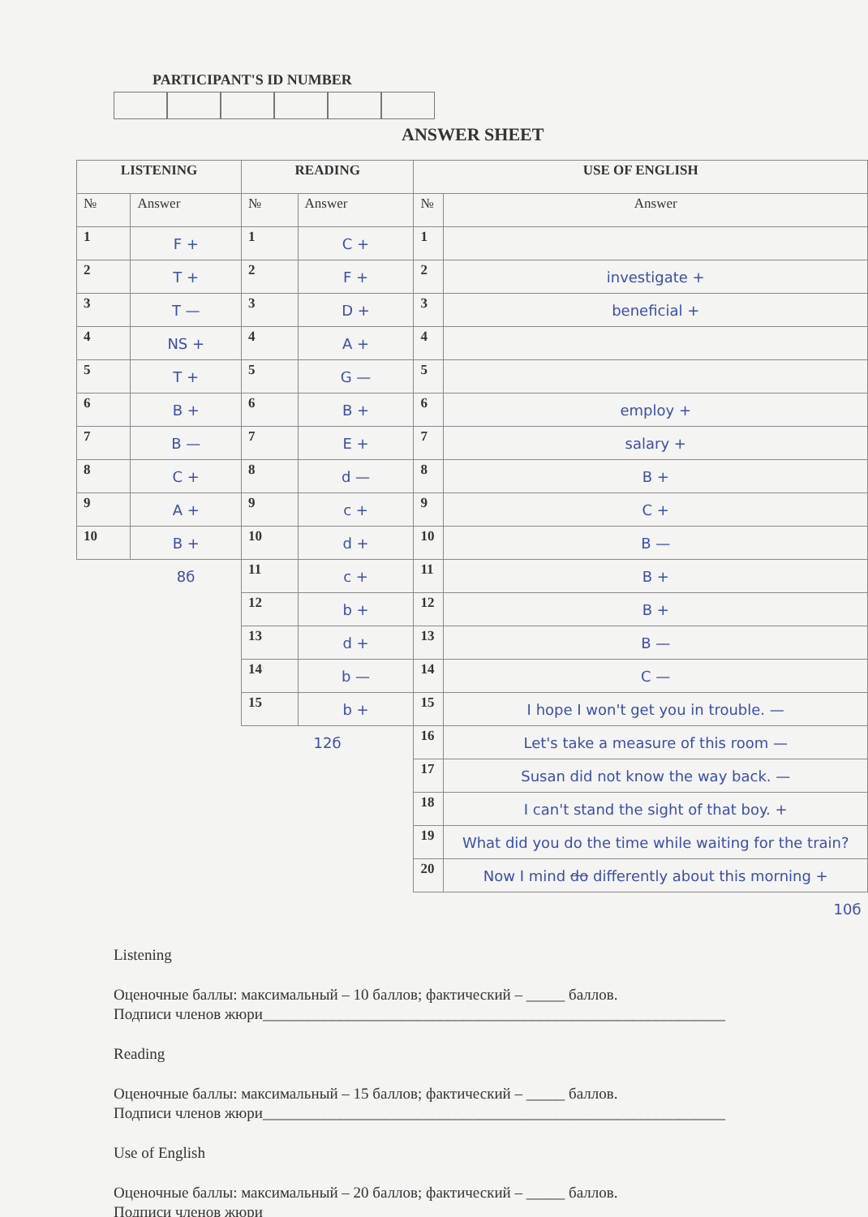PARTICIPANT'S ID NUMBER
ANSWER SHEET
| LISTENING | | READING | | USE OF ENGLISH | |
| --- | --- | --- | --- | --- | --- |
| № | Answer | № | Answer | № | Answer |
| 1 | F + | 1 | C + | 1 | |
| 2 | T + | 2 | F + | 2 | investigate + |
| 3 | T — | 3 | D + | 3 | beneficial + |
| 4 | NS + | 4 | A + | 4 | |
| 5 | T + | 5 | G — | 5 | |
| 6 | B + | 6 | B + | 6 | employ + |
| 7 | B — | 7 | E + | 7 | salary + |
| 8 | C + | 8 | d — | 8 | B + |
| 9 | A + | 9 | c + | 9 | C + |
| 10 | B + | 10 | d + | 10 | B — |
| | 8б | 11 | c + | 11 | B + |
| | | 12 | b + | 12 | B + |
| | | 13 | d + | 13 | B — |
| | | 14 | b — | 14 | C — |
| | | 15 | b + | 15 | I hope I won't get you in trouble. — |
| | | 12б | | 16 | Let's take a measure of this room — |
| | | | | 17 | Susan did not know the way back. — |
| | | | | 18 | I can't stand the sight of that boy. + |
| | | | | 19 | What did you do the time while waiting for the train? |
| | | | | 20 | Now I mind do differently about this morning + |
| | | | | | 10б |
Listening
Оценочные баллы: максимальный – 10 баллов; фактический – _____ баллов.
Подписи членов жюри____________________________________________________________
Reading
Оценочные баллы: максимальный – 15 баллов; фактический – _____ баллов.
Подписи членов жюри____________________________________________________________
Use of English
Оценочные баллы: максимальный – 20 баллов; фактический – _____ баллов.
Подписи членов жюри____________________________________________________________